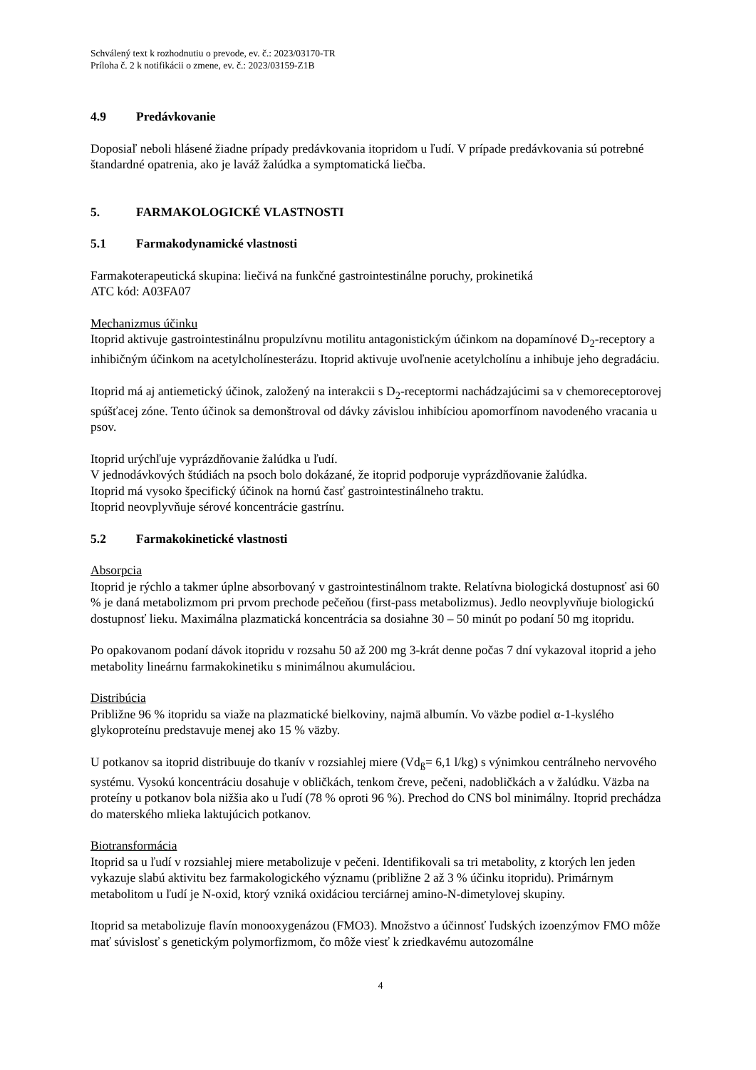Schválený text k rozhodnutiu o prevode, ev. č.: 2023/03170-TR
Príloha č. 2 k notifikácii o zmene, ev. č.: 2023/03159-Z1B
4.9 Predávkovanie
Doposiaľ neboli hlásené žiadne prípady predávkovania itopridom u ľudí. V prípade predávkovania sú potrebné štandardné opatrenia, ako je laváž žalúdka a symptomatická liečba.
5. FARMAKOLOGICKÉ VLASTNOSTI
5.1 Farmakodynamické vlastnosti
Farmakoterapeutická skupina: liečivá na funkčné gastrointestinálne poruchy, prokinetiká
ATC kód: A03FA07
Mechanizmus účinku
Itoprid aktivuje gastrointestinálnu propulzívnu motilitu antagonistickým účinkom na dopamínové D<sub>2</sub>-receptory a inhibičným účinkom na acetylcholínesterázu. Itoprid aktivuje uvoľnenie acetylcholínu a inhibuje jeho degradáciu.
Itoprid má aj antiemetický účinok, založený na interakcii s D<sub>2</sub>-receptormi nachádzajúcimi sa v chemoreceptorovej spúšťacej zóne. Tento účinok sa demonštroval od dávky závislou inhibíciou apomorfínom navodeného vracania u psov.
Itoprid urýchľuje vyprázdňovanie žalúdka u ľudí.
V jednodávkových štúdiách na psoch bolo dokázané, že itoprid podporuje vyprázdňovanie žalúdka.
Itoprid má vysoko špecifický účinok na hornú časť gastrointestinálneho traktu.
Itoprid neovplyvňuje sérové koncentrácie gastrínu.
5.2 Farmakokinetické vlastnosti
Absorpcia
Itoprid je rýchlo a takmer úplne absorbovaný v gastrointestinálnom trakte. Relatívna biologická dostupnosť asi 60 % je daná metabolizmom pri prvom prechode pečeňou (first-pass metabolizmus). Jedlo neovplyvňuje biologickú dostupnosť lieku. Maximálna plazmatická koncentrácia sa dosiahne 30 – 50 minút po podaní 50 mg itopridu.
Po opakovanom podaní dávok itopridu v rozsahu 50 až 200 mg 3-krát denne počas 7 dní vykazoval itoprid a jeho metabolity lineárnu farmakokinetiku s minimálnou akumuláciou.
Distribúcia
Približne 96 % itopridu sa viaže na plazmatické bielkoviny, najmä albumín. Vo väzbe podiel α-1-kyslého glykoproteínu predstavuje menej ako 15 % väzby.
U potkanov sa itoprid distribuuje do tkanív v rozsiahlej miere (Vd<sub>ß</sub>= 6,1 l/kg) s výnimkou centrálneho nervového systému. Vysokú koncentráciu dosahuje v obličkách, tenkom čreve, pečeni, nadobličkách a v žalúdku. Väzba na proteíny u potkanov bola nižšia ako u ľudí (78 % oproti 96 %). Prechod do CNS bol minimálny. Itoprid prechádza do materského mlieka laktujúcich potkanov.
Biotransformácia
Itoprid sa u ľudí v rozsiahlej miere metabolizuje v pečeni. Identifikovali sa tri metabolity, z ktorých len jeden vykazuje slabú aktivitu bez farmakologického významu (približne 2 až 3 % účinku itopridu). Primárnym metabolitom u ľudí je N-oxid, ktorý vzniká oxidáciou terciárnej amino-N-dimetylovej skupiny.
Itoprid sa metabolizuje flavín monooxygenázou (FMO3). Množstvo a účinnosť ľudských izoenzýmov FMO môže mať súvislosť s genetickým polymorfizmom, čo môže viesť k zriedkavému autozomálne
4